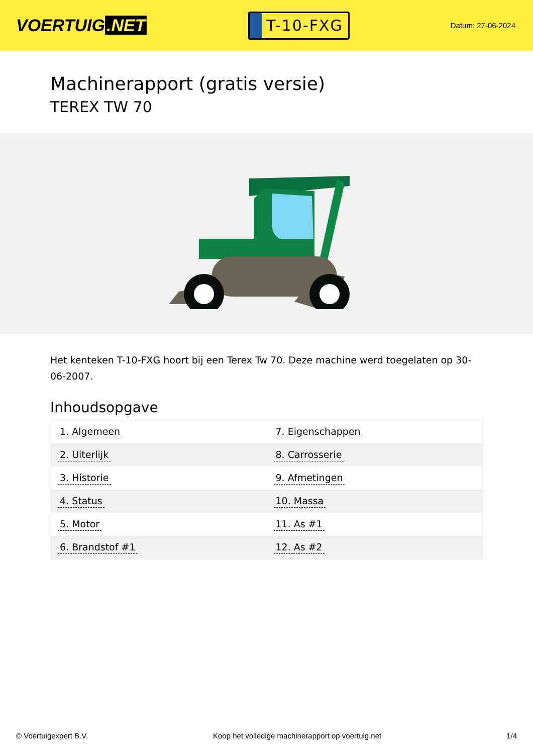VOERTUIG.NET
T-10-FXG
Datum: 27-06-2024
Machinerapport (gratis versie)
TEREX TW 70
Het kenteken T-10-FXG hoort bij een Terex Tw 70. Deze machine werd toegelaten op 30-06-2007.
Inhoudsopgave
| 1. Algemeen | 7. Eigenschappen |
| 2. Uiterlijk | 8. Carrosserie |
| 3. Historie | 9. Afmetingen |
| 4. Status | 10. Massa |
| 5. Motor | 11. As #1 |
| 6. Brandstof #1 | 12. As #2 |
© Voertuigexpert B.V. Koop het volledige machinerapport op voertuig.net 1/4